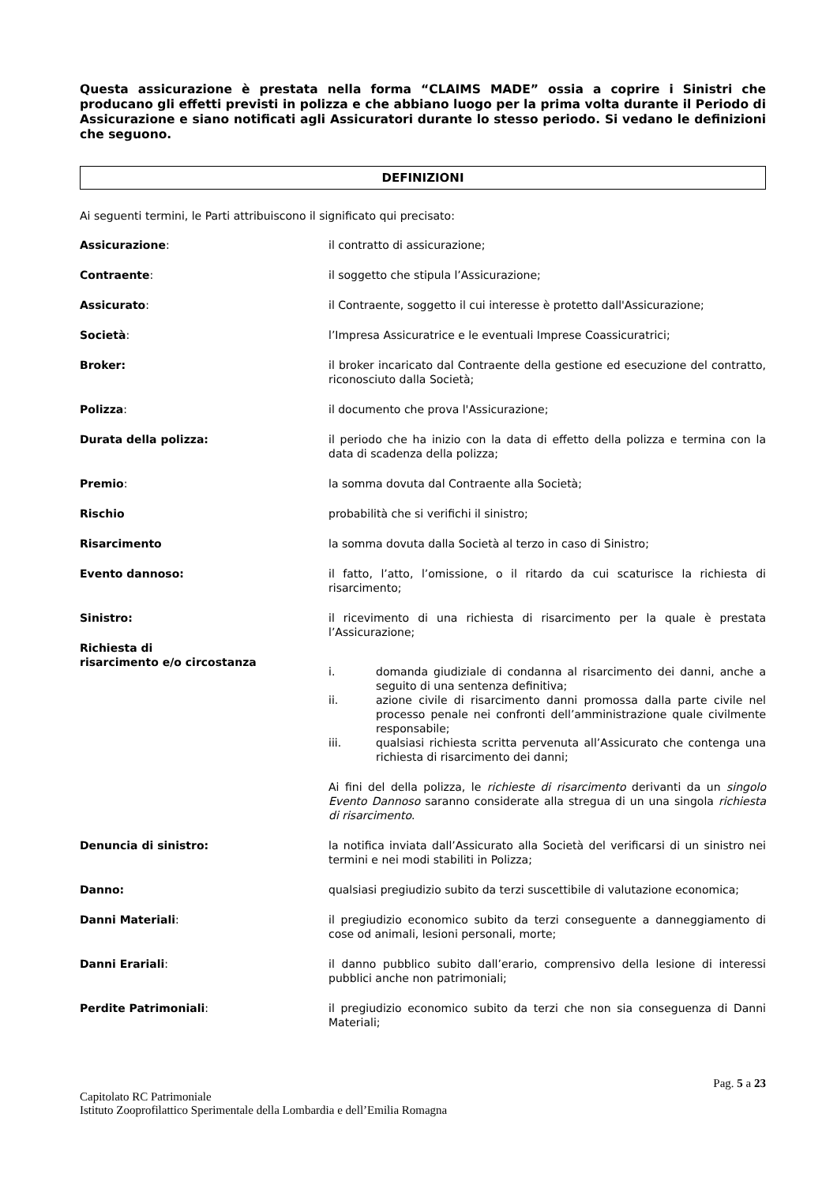Questa assicurazione è prestata nella forma “CLAIMS MADE” ossia a coprire i Sinistri che producano gli effetti previsti in polizza e che abbiano luogo per la prima volta durante il Periodo di Assicurazione e siano notificati agli Assicuratori durante lo stesso periodo. Si vedano le definizioni che seguono.
DEFINIZIONI
Ai seguenti termini, le Parti attribuiscono il significato qui precisato:
Assicurazione: il contratto di assicurazione;
Contraente: il soggetto che stipula l’Assicurazione;
Assicurato: il Contraente, soggetto il cui interesse è protetto dall'Assicurazione;
Società: l’Impresa Assicuratrice e le eventuali Imprese Coassicuratrici;
Broker: il broker incaricato dal Contraente della gestione ed esecuzione del contratto, riconosciuto dalla Società;
Polizza: il documento che prova l'Assicurazione;
Durata della polizza: il periodo che ha inizio con la data di effetto della polizza e termina con la data di scadenza della polizza;
Premio: la somma dovuta dal Contraente alla Società;
Rischio probabilità che si verifichi il sinistro;
Risarcimento la somma dovuta dalla Società al terzo in caso di Sinistro;
Evento dannoso: il fatto, l’atto, l’omissione, o il ritardo da cui scaturisce la richiesta di risarcimento;
Sinistro: il ricevimento di una richiesta di risarcimento per la quale è prestata l’Assicurazione;
Richiesta di
risarcimento e/o circostanza
i. domanda giudiziale di condanna al risarcimento dei danni, anche a seguito di una sentenza definitiva;
ii. azione civile di risarcimento danni promossa dalla parte civile nel processo penale nei confronti dell’amministrazione quale civilmente responsabile;
iii. qualsiasi richiesta scritta pervenuta all’Assicurato che contenga una richiesta di risarcimento dei danni;
Ai fini del della polizza, le richieste di risarcimento derivanti da un singolo Evento Dannoso saranno considerate alla stregua di un una singola richiesta di risarcimento.
Denuncia di sinistro: la notifica inviata dall’Assicurato alla Società del verificarsi di un sinistro nei termini e nei modi stabiliti in Polizza;
Danno: qualsiasi pregiudizio subito da terzi suscettibile di valutazione economica;
Danni Materiali: il pregiudizio economico subito da terzi conseguente a danneggiamento di cose od animali, lesioni personali, morte;
Danni Erariali: il danno pubblico subito dall’erario, comprensivo della lesione di interessi pubblici anche non patrimoniali;
Perdite Patrimoniali: il pregiudizio economico subito da terzi che non sia conseguenza di Danni Materiali;
Pag. 5 a 23
Capitolato RC Patrimoniale
Istituto Zooprofilattico Sperimentale della Lombardia e dell’Emilia Romagna